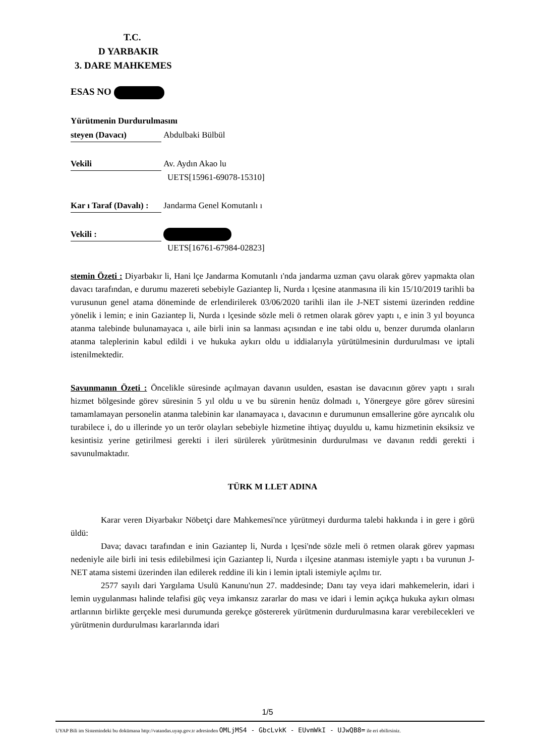T.C.
D YARBAKIR
3. DARE MAHKEMES
ESAS NO
Yürütmenin Durdurulmasını
steyen (Davacı) Abdulbaki Bülbül
Vekili Av. Aydın Akao lu
UETS[15961-69078-15310]
Kar ı Taraf (Davalı) : Jandarma Genel Komutanlı ı
Vekili :
UETS[16761-67984-02823]
stemin Özeti : Diyarbakır li, Hani lçe Jandarma Komutanlı ı'nda jandarma uzman çavu olarak görev yapmakta olan davacı tarafından, e durumu mazereti sebebiyle Gaziantep li, Nurda ı lçesine atanmasına ili kin 15/10/2019 tarihli ba vurusunun genel atama döneminde de erlendirilerek 03/06/2020 tarihli ilan ile J-NET sistemi üzerinden reddine yönelik i lemin; e inin Gaziantep li, Nurda ı lçesinde sözle meli ö retmen olarak görev yaptı ı, e inin 3 yıl boyunca atanma talebinde bulunamayaca ı, aile birli inin sa lanması açısından e ine tabi oldu u, benzer durumda olanların atanma taleplerinin kabul edildi i ve hukuka aykırı oldu u iddialarıyla yürütülmesinin durdurulması ve iptali istenilmektedir.
Savunmanın Özeti : Öncelikle süresinde açılmayan davanın usulden, esastan ise davacının görev yaptı ı sıralı hizmet bölgesinde görev süresinin 5 yıl oldu u ve bu sürenin henüz dolmadı ı, Yönergeye göre görev süresini tamamlamayan personelin atanma talebinin kar ılanamayaca ı, davacının e durumunun emsallerine göre ayrıcalık olu turabilece i, do u illerinde yo un terör olayları sebebiyle hizmetine ihtiyaç duyuldu u, kamu hizmetinin eksiksiz ve kesintisiz yerine getirilmesi gerekti i ileri sürülerek yürütmesinin durdurulması ve davanın reddi gerekti i savunulmaktadır.
TÜRK M LLET ADINA
Karar veren Diyarbakır Nöbetçi dare Mahkemesi'nce yürütmeyi durdurma talebi hakkında i in gere i görü üldü:
Dava; davacı tarafından e inin Gaziantep li, Nurda ı lçesi'nde sözle meli ö retmen olarak görev yapması nedeniyle aile birli ini tesis edilebilmesi için Gaziantep li, Nurda ı ilçesine atanması istemiyle yaptı ı ba vurunun J-NET atama sistemi üzerinden ilan edilerek reddine ili kin i lemin iptali istemiyle açılmı tır.
2577 sayılı dari Yargılama Usulü Kanunu'nun 27. maddesinde; Danı tay veya idari mahkemelerin, idari i lemin uygulanması halinde telafisi güç veya imkansız zararlar do ması ve idari i lemin açıkça hukuka aykırı olması artlarının birlikte gerçekle mesi durumunda gerekçe göstererek yürütmenin durdurulmasına karar verebilecekleri ve yürütmenin durdurulması kararlarında idari
1/5
UYAP Bili im Sistemindeki bu dokümana http://vatandas.uyap.gov.tr adresinden OMLjMS4 - GbcLvkK - EUvmWkI - UJwQB8= ile eri ebilirsiniz.